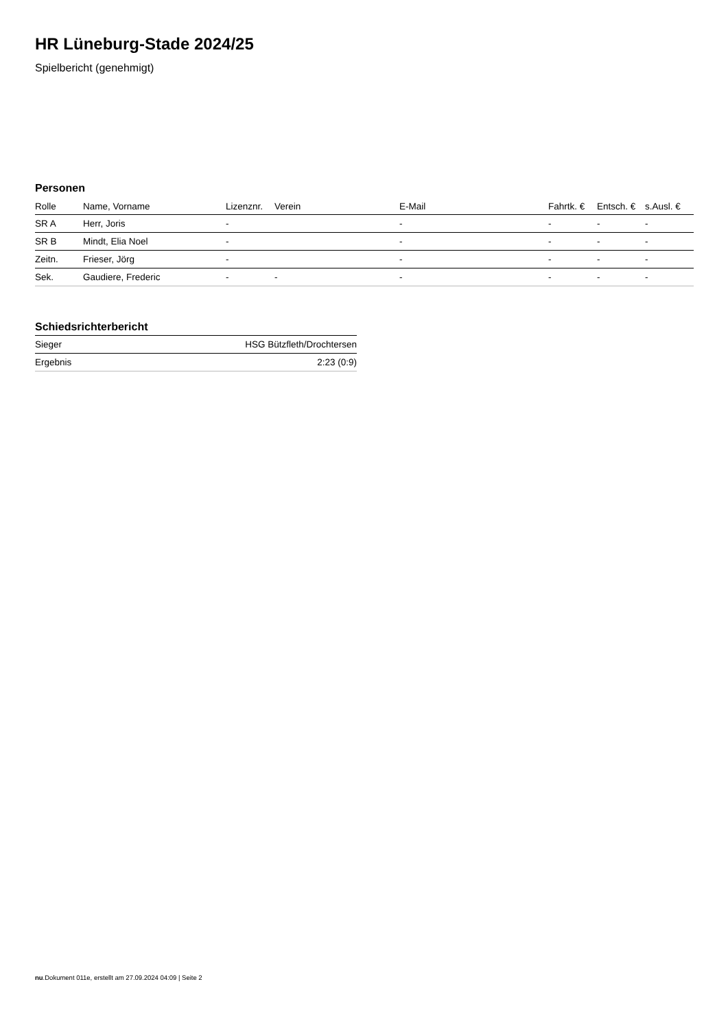HR Lüneburg-Stade 2024/25
Spielbericht (genehmigt)
Personen
| Rolle | Name, Vorname | Lizenznr. | Verein | E-Mail | Fahrtk. € | Entsch. € | s.Ausl. € |
| --- | --- | --- | --- | --- | --- | --- | --- |
| SR A | Herr, Joris | - | | - | - | - | - |
| SR B | Mindt, Elia Noel | - | | - | - | - | - |
| Zeitn. | Frieser, Jörg | - | | - | - | - | - |
| Sek. | Gaudiere, Frederic | - | - | - | - | - | - |
Schiedsrichterbericht
| Sieger | HSG Bützfleth/Drochtersen |
| Ergebnis | 2:23 (0:9) |
nu.Dokument 011e, erstellt am 27.09.2024 04:09 | Seite 2